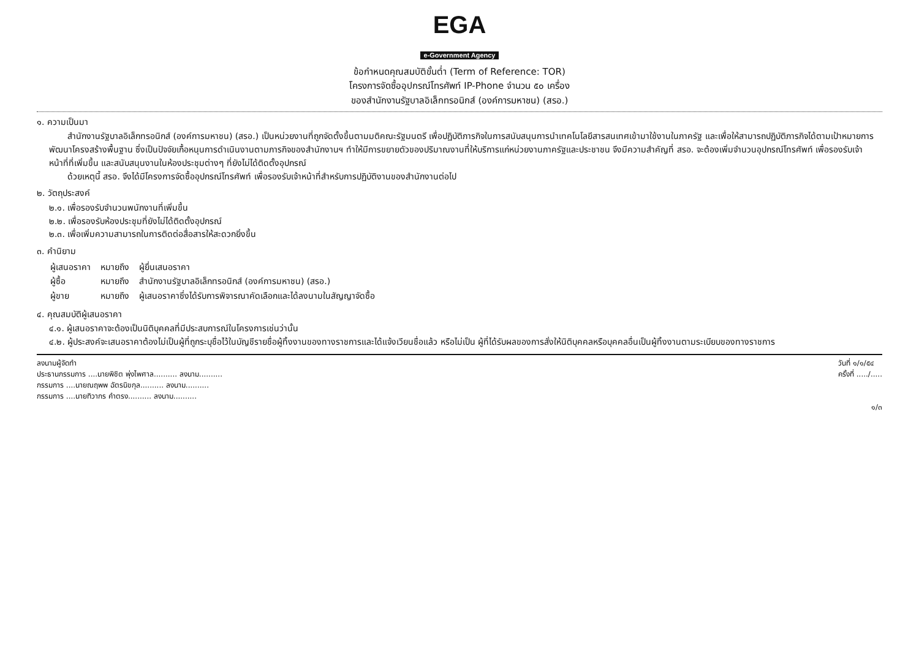EGA
e-Government Agency
ข้อกำหนดคุณสมบัติขั้นต่ำ (Term of Reference: TOR)
โครงการจัดซื้ออุปกรณ์โทรศัพท์ IP-Phone จำนวน ๕๐ เครื่อง
ของสำนักงานรัฐบาลอิเล็กทรอนิกส์ (องค์การมหาชน) (สรอ.)
๑. ความเป็นมา
สำนักงานรัฐบาลอิเล็กทรอนิกส์ (องค์การมหาชน) (สรอ.) เป็นหน่วยงานที่ถูกจัดตั้งขึ้นตามมติคณะรัฐมนตรี เพื่อปฏิบัติภารกิจในการสนับสนุนการนำเทคโนโลยีสารสนเทศเข้ามาใช้งานในภาครัฐ และเพื่อให้สามารถปฏิบัติภารกิจได้ตามเป้าหมายการพัฒนาโครงสร้างพื้นฐาน ซึ่งเป็นปัจจัยเกื้อหนุนการดำเนินงานตามภารกิจของสำนักงานฯ ทำให้มีการขยายตัวของปริมาณงานที่ให้บริการแก่หน่วยงานภาครัฐและประชาชน จึงมีความสำคัญที่ สรอ. จะต้องเพิ่มจำนวนอุปกรณ์โทรศัพท์ เพื่อรองรับเจ้าหน้าที่ที่เพิ่มขึ้น และสนับสนุนงานในห้องประชุมต่างๆ ที่ยังไม่ได้ติดตั้งอุปกรณ์
ด้วยเหตุนี้ สรอ. จึงได้มีโครงการจัดซื้ออุปกรณ์โทรศัพท์ เพื่อรองรับเจ้าหน้าที่สำหรับการปฏิบัติงานของสำนักงานต่อไป
๒. วัตถุประสงค์
๒.๑. เพื่อรองรับจำนวนพนักงานที่เพิ่มขึ้น
๒.๒. เพื่อรองรับห้องประชุมที่ยังไม่ได้ติดตั้งอุปกรณ์
๒.๓. เพื่อเพิ่มความสามารถในการติดต่อสื่อสารให้สะดวกยิ่งขึ้น
๓. คำนิยาม
| ผู้เสนอราคา | หมายถึง | ผู้ยื่นเสนอราคา |
| ผู้ซื้อ | หมายถึง | สำนักงานรัฐบาลอิเล็กทรอนิกส์ (องค์การมหาชน) (สรอ.) |
| ผู้ขาย | หมายถึง | ผู้เสนอราคาซึ่งได้รับการพิจารณาคัดเลือกและได้ลงนามในสัญญาจัดซื้อ |
๔. คุณสมบัติผู้เสนอราคา
๔.๑. ผู้เสนอราคาจะต้องเป็นนิติบุคคลที่มีประสบการณ์ในโครงการเช่นว่านั้น
๔.๒. ผู้ประสงค์จะเสนอราคาต้องไม่เป็นผู้ที่ถูกระบุชื่อไว้ในบัญชีรายชื่อผู้ทิ้งงานของทางราชการและได้แจ้งเวียนชื่อแล้ว หรือไม่เป็น ผู้ที่ได้รับผลของการสั่งให้นิติบุคคลหรือบุคคลอื่นเป็นผู้ทิ้งงานตามระเบียบของทางราชการ
ลงนามผู้จัดทำ
ประธานกรรมการ ....นายพิชิต พุ่งไพศาล.......... ลงนาม..........
กรรมการ ....นายณฤพพ ฉัตรนิขกุล.......... ลงนาม..........
กรรมการ ....นายทิวากร คำตรง.......... ลงนาม..........
วันที่ ๑/๑/๕๔
ครั้งที่ ...../.....
๑/๓